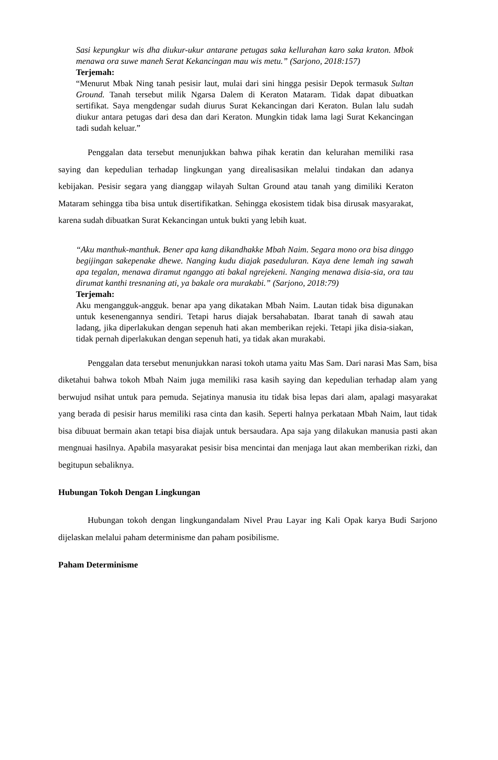Sasi kepungkur wis dha diukur-ukur antarane petugas saka kellurahan karo saka kraton. Mbok menawa ora suwe maneh Serat Kekancingan mau wis metu.” (Sarjono, 2018:157)
Terjemah:
“Menurut Mbak Ning tanah pesisir laut, mulai dari sini hingga pesisir Depok termasuk Sultan Ground. Tanah tersebut milik Ngarsa Dalem di Keraton Mataram. Tidak dapat dibuatkan sertifikat. Saya mengdengar sudah diurus Surat Kekancingan dari Keraton. Bulan lalu sudah diukur antara petugas dari desa dan dari Keraton. Mungkin tidak lama lagi Surat Kekancingan tadi sudah keluar.”
Penggalan data tersebut menunjukkan bahwa pihak keratin dan kelurahan memiliki rasa saying dan kepedulian terhadap lingkungan yang direalisasikan melalui tindakan dan adanya kebijakan. Pesisir segara yang dianggap wilayah Sultan Ground atau tanah yang dimiliki Keraton Mataram sehingga tiba bisa untuk disertifikatkan. Sehingga ekosistem tidak bisa dirusak masyarakat, karena sudah dibuatkan Surat Kekancingan untuk bukti yang lebih kuat.
“Aku manthuk-manthuk. Bener apa kang dikandhakke Mbah Naim. Segara mono ora bisa dinggo begijingan sakepenake dhewe. Nanging kudu diajak paseduluran. Kaya dene lemah ing sawah apa tegalan, menawa diramut nganggo ati bakal ngrejekeni. Nanging menawa disia-sia, ora tau dirumat kanthi tresnaning ati, ya bakale ora murakabi.” (Sarjono, 2018:79)
Terjemah:
Aku mengangguk-angguk. benar apa yang dikatakan Mbah Naim. Lautan tidak bisa digunakan untuk kesenengannya sendiri. Tetapi harus diajak bersahabatan. Ibarat tanah di sawah atau ladang, jika diperlakukan dengan sepenuh hati akan memberikan rejeki. Tetapi jika disia-siakan, tidak pernah diperlakukan dengan sepenuh hati, ya tidak akan murakabi.
Penggalan data tersebut menunjukkan narasi tokoh utama yaitu Mas Sam. Dari narasi Mas Sam, bisa diketahui bahwa tokoh Mbah Naim juga memiliki rasa kasih saying dan kepedulian terhadap alam yang berwujud nsihat untuk para pemuda. Sejatinya manusia itu tidak bisa lepas dari alam, apalagi masyarakat yang berada di pesisir harus memiliki rasa cinta dan kasih. Seperti halnya perkataan Mbah Naim, laut tidak bisa dibuuat bermain akan tetapi bisa diajak untuk bersaudara. Apa saja yang dilakukan manusia pasti akan mengnuai hasilnya. Apabila masyarakat pesisir bisa mencintai dan menjaga laut akan memberikan rizki, dan begitupun sebaliknya.
Hubungan Tokoh Dengan Lingkungan
Hubungan tokoh dengan lingkungandalam Nivel Prau Layar ing Kali Opak karya Budi Sarjono dijelaskan melalui paham determinisme dan paham posibilisme.
Paham Determinisme